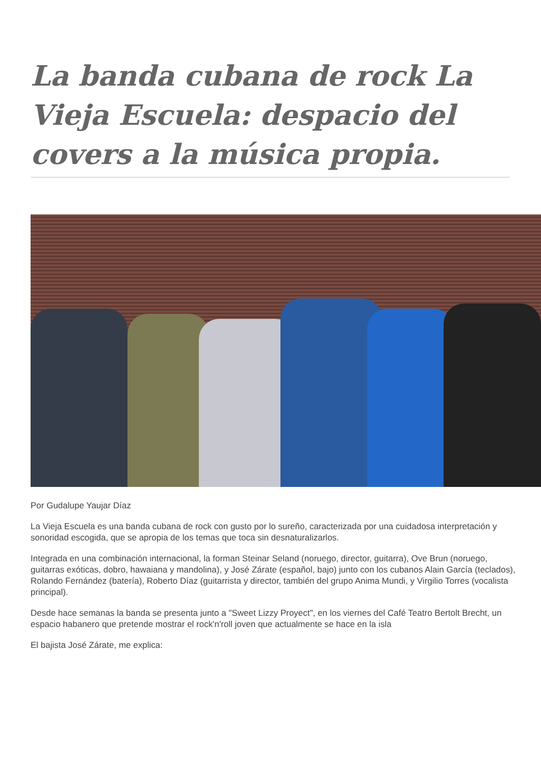La banda cubana de rock La Vieja Escuela: despacio del covers a la música propia.
Por Gudalupe Yaujar Díaz
La Vieja Escuela es una banda cubana de rock con gusto por lo sureño, caracterizada por una cuidadosa interpretación y sonoridad escogida, que se apropia de los temas que toca sin desnaturalizarlos.
Integrada en una combinación internacional, la forman Steinar Seland (noruego, director, guitarra), Ove Brun (noruego, guitarras exóticas, dobro, hawaiana y mandolina), y José Zárate (español, bajo) junto con los cubanos Alain García (teclados), Rolando Fernández (batería), Roberto Díaz (guitarrista y director, también del grupo Anima Mundi, y Virgilio Torres (vocalista principal).
Desde hace semanas la banda se presenta junto a "Sweet Lizzy Proyect", en los viernes del Café Teatro Bertolt Brecht, un espacio habanero que pretende mostrar el rock'n'roll joven que actualmente se hace en la isla
El bajista José Zárate, me explica: